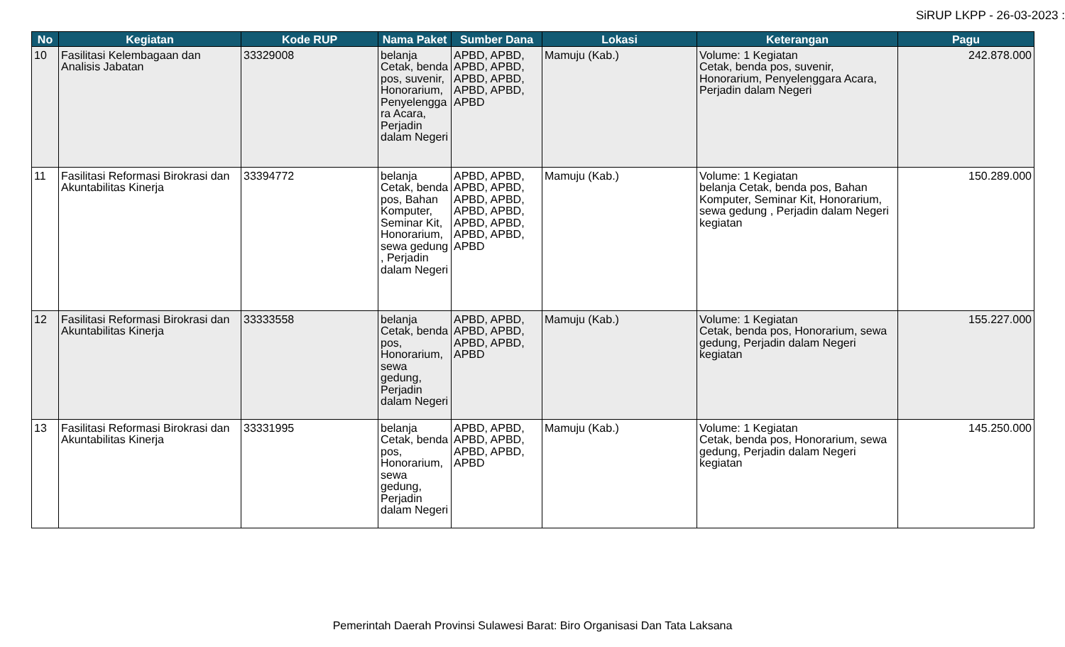SiRUP LKPP - 26-03-2023 :
| No | Kegiatan | Kode RUP | Nama Paket | Sumber Dana | Lokasi | Keterangan | Pagu |
| --- | --- | --- | --- | --- | --- | --- | --- |
| 10 | Fasilitasi Kelembagaan dan Analisis Jabatan | 33329008 | belanja Cetak, benda pos, suvenir, Honorarium, Penyelengga ra Acara, Perjadin dalam Negeri | APBD, APBD, APBD, APBD, APBD, APBD, APBD, APBD, APBD | Mamuju (Kab.) | Volume: 1 Kegiatan Cetak, benda pos, suvenir, Honorarium, Penyelenggara Acara, Perjadin dalam Negeri | 242.878.000 |
| 11 | Fasilitasi Reformasi Birokrasi dan Akuntabilitas Kinerja | 33394772 | belanja Cetak, benda pos, Bahan Komputer, Seminar Kit, Honorarium, sewa gedung , Perjadin dalam Negeri | APBD, APBD, APBD, APBD, APBD, APBD, APBD, APBD, APBD, APBD, APBD, APBD, APBD | Mamuju (Kab.) | Volume: 1 Kegiatan belanja Cetak, benda pos, Bahan Komputer, Seminar Kit, Honorarium, sewa gedung , Perjadin dalam Negeri kegiatan | 150.289.000 |
| 12 | Fasilitasi Reformasi Birokrasi dan Akuntabilitas Kinerja | 33333558 | belanja Cetak, benda pos, Honorarium, sewa gedung, Perjadin dalam Negeri | APBD, APBD, APBD, APBD, APBD, APBD, APBD | Mamuju (Kab.) | Volume: 1 Kegiatan Cetak, benda pos, Honorarium, sewa gedung, Perjadin dalam Negeri kegiatan | 155.227.000 |
| 13 | Fasilitasi Reformasi Birokrasi dan Akuntabilitas Kinerja | 33331995 | belanja Cetak, benda pos, Honorarium, sewa gedung, Perjadin dalam Negeri | APBD, APBD, APBD, APBD, APBD, APBD, APBD | Mamuju (Kab.) | Volume: 1 Kegiatan Cetak, benda pos, Honorarium, sewa gedung, Perjadin dalam Negeri kegiatan | 145.250.000 |
Pemerintah Daerah Provinsi Sulawesi Barat: Biro Organisasi Dan Tata Laksana